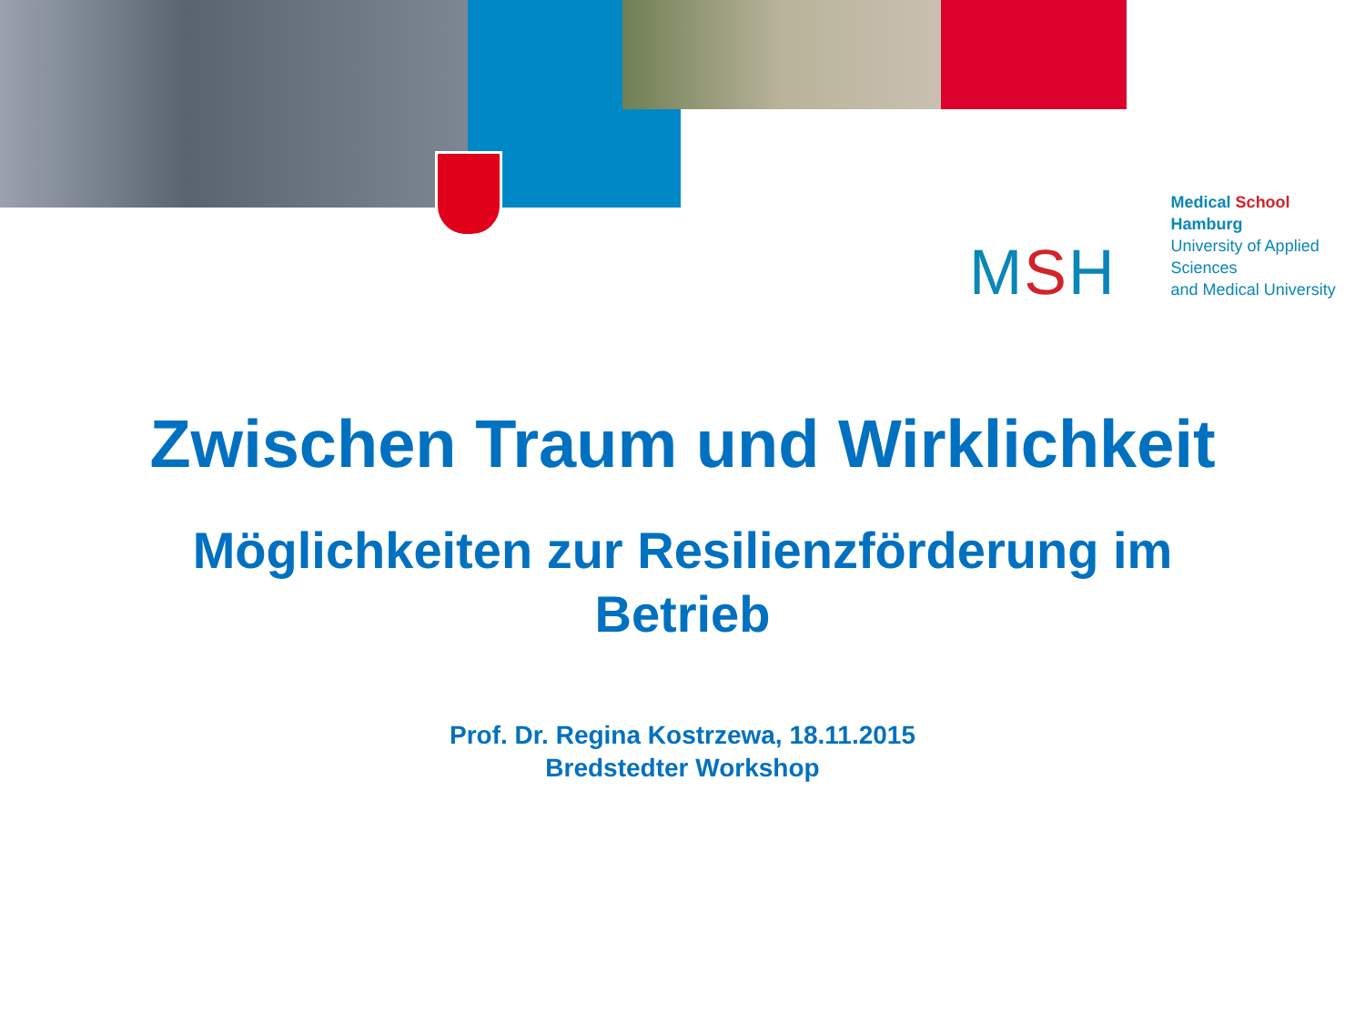MSH
Medical School Hamburg
University of Applied Sciences
and Medical University
Zwischen Traum und Wirklichkeit
Möglichkeiten zur Resilienzförderung im
Betrieb
Prof. Dr. Regina Kostrzewa, 18.11.2015
Bredstedter Workshop